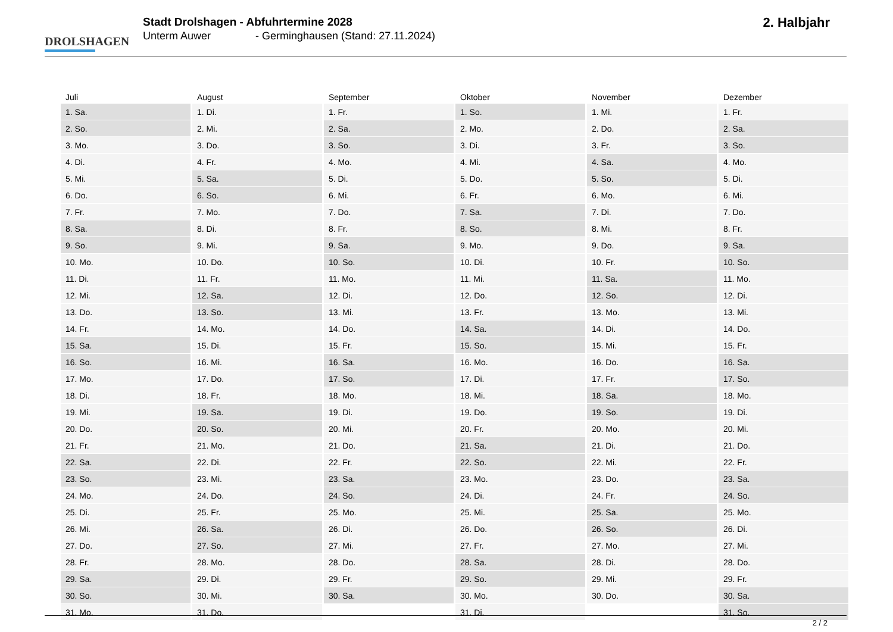DROLSHAGEN
Stadt Drolshagen - Abfuhrtermine 2028
Unterm Auwer - Germinghausen (Stand: 27.11.2024)
2. Halbjahr
| Juli | August | September | Oktober | November | Dezember |
| --- | --- | --- | --- | --- | --- |
| 1. Sa. | 1. Di. | 1. Fr. | 1. So. | 1. Mi. | 1. Fr. |
| 2. So. | 2. Mi. | 2. Sa. | 2. Mo. | 2. Do. | 2. Sa. |
| 3. Mo. | 3. Do. | 3. So. | 3. Di. | 3. Fr. | 3. So. |
| 4. Di. | 4. Fr. | 4. Mo. | 4. Mi. | 4. Sa. | 4. Mo. |
| 5. Mi. | 5. Sa. | 5. Di. | 5. Do. | 5. So. | 5. Di. |
| 6. Do. | 6. So. | 6. Mi. | 6. Fr. | 6. Mo. | 6. Mi. |
| 7. Fr. | 7. Mo. | 7. Do. | 7. Sa. | 7. Di. | 7. Do. |
| 8. Sa. | 8. Di. | 8. Fr. | 8. So. | 8. Mi. | 8. Fr. |
| 9. So. | 9. Mi. | 9. Sa. | 9. Mo. | 9. Do. | 9. Sa. |
| 10. Mo. | 10. Do. | 10. So. | 10. Di. | 10. Fr. | 10. So. |
| 11. Di. | 11. Fr. | 11. Mo. | 11. Mi. | 11. Sa. | 11. Mo. |
| 12. Mi. | 12. Sa. | 12. Di. | 12. Do. | 12. So. | 12. Di. |
| 13. Do. | 13. So. | 13. Mi. | 13. Fr. | 13. Mo. | 13. Mi. |
| 14. Fr. | 14. Mo. | 14. Do. | 14. Sa. | 14. Di. | 14. Do. |
| 15. Sa. | 15. Di. | 15. Fr. | 15. So. | 15. Mi. | 15. Fr. |
| 16. So. | 16. Mi. | 16. Sa. | 16. Mo. | 16. Do. | 16. Sa. |
| 17. Mo. | 17. Do. | 17. So. | 17. Di. | 17. Fr. | 17. So. |
| 18. Di. | 18. Fr. | 18. Mo. | 18. Mi. | 18. Sa. | 18. Mo. |
| 19. Mi. | 19. Sa. | 19. Di. | 19. Do. | 19. So. | 19. Di. |
| 20. Do. | 20. So. | 20. Mi. | 20. Fr. | 20. Mo. | 20. Mi. |
| 21. Fr. | 21. Mo. | 21. Do. | 21. Sa. | 21. Di. | 21. Do. |
| 22. Sa. | 22. Di. | 22. Fr. | 22. So. | 22. Mi. | 22. Fr. |
| 23. So. | 23. Mi. | 23. Sa. | 23. Mo. | 23. Do. | 23. Sa. |
| 24. Mo. | 24. Do. | 24. So. | 24. Di. | 24. Fr. | 24. So. |
| 25. Di. | 25. Fr. | 25. Mo. | 25. Mi. | 25. Sa. | 25. Mo. |
| 26. Mi. | 26. Sa. | 26. Di. | 26. Do. | 26. So. | 26. Di. |
| 27. Do. | 27. So. | 27. Mi. | 27. Fr. | 27. Mo. | 27. Mi. |
| 28. Fr. | 28. Mo. | 28. Do. | 28. Sa. | 28. Di. | 28. Do. |
| 29. Sa. | 29. Di. | 29. Fr. | 29. So. | 29. Mi. | 29. Fr. |
| 30. So. | 30. Mi. | 30. Sa. | 30. Mo. | 30. Do. | 30. Sa. |
| 31. Mo. | 31. Do. | | 31. Di. | | 31. So. |
2 / 2